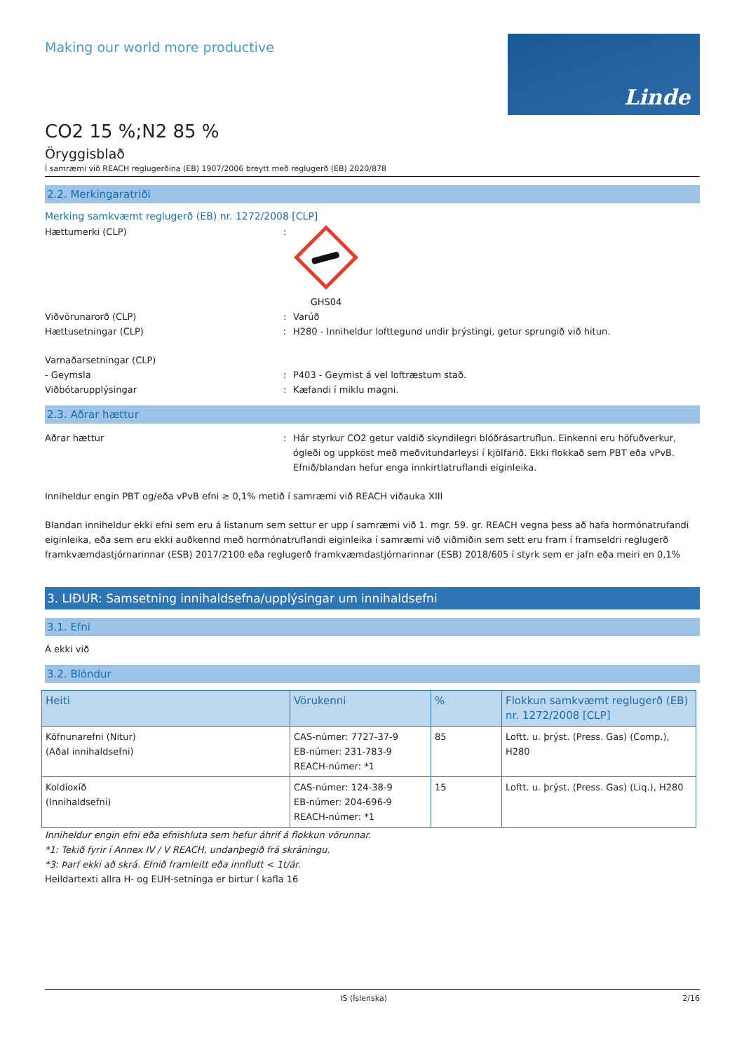Making our world more productive
Linde
CO2 15 %;N2 85 %
Öryggisblað
Í samræmi við REACH reglugerðina (EB) 1907/2006 breytt með reglugerð (EB) 2020/878
2.2. Merkingaratriði
Merking samkvæmt reglugerð (EB) nr. 1272/2008 [CLP]
Hættumerki (CLP) : GHS04
Viðvörunarorð (CLP) : Varúð
Hættusetningar (CLP) : H280 - Inniheldur lofttegund undir þrýstingi, getur sprungið við hitun.
Varnaðarsetningar (CLP)
- Geymsla : P403 - Geymist á vel loftræstum stað.
Viðbótarupplýsingar : Kæfandi í miklu magni.
2.3. Aðrar hættur
Aðrar hættur : Hár styrkur CO2 getur valdið skyndilegri blóðrásartruflun. Einkenni eru höfuðverkur, ógleði og uppköst með meðvitundarleysi í kjölfarið. Ekki flokkað sem PBT eða vPvB. Efnið/blandan hefur enga innkirtlatruflandi eiginleika.
Inniheldur engin PBT og/eða vPvB efni ≥ 0,1% metið í samræmi við REACH viðauka XIII
Blandan inniheldur ekki efni sem eru á listanum sem settur er upp í samræmi við 1. mgr. 59. gr. REACH vegna þess að hafa hormónatrufandi eiginleika, eða sem eru ekki auðkennd með hormónatruflandi eiginleika í samræmi við viðmiðin sem sett eru fram í framseldri reglugerð framkvæmdastjórnarinnar (ESB) 2017/2100 eða reglugerð framkvæmdastjórnarinnar (ESB) 2018/605 í styrk sem er jafn eða meiri en 0,1%
3. LIÐUR: Samsetning innihaldsefna/upplýsingar um innihaldsefni
3.1. Efni
Á ekki við
3.2. Blöndur
| Heiti | Vörukenni | % | Flokkun samkvæmt reglugerð (EB) nr. 1272/2008 [CLP] |
| --- | --- | --- | --- |
| Köfnunarefni (Nitur) (Aðal innihaldsefni) | CAS-númer: 7727-37-9 EB-númer: 231-783-9 REACH-númer: *1 | 85 | Loftt. u. þrýst. (Press. Gas) (Comp.), H280 |
| Koldíoxíð (Innihaldsefni) | CAS-númer: 124-38-9 EB-númer: 204-696-9 REACH-númer: *1 | 15 | Loftt. u. þrýst. (Press. Gas) (Liq.), H280 |
Inniheldur engin efni eða efnishluta sem hefur áhrif á flokkun vörunnar.
*1: Tekið fyrir í Annex IV / V REACH, undanþegið frá skráningu.
*3: Þarf ekki að skrá. Efnið framleitt eða innflutt < 1t/ár.
Heildartexti allra H- og EUH-setninga er birtur í kafla 16
IS (Íslenska) 2/16